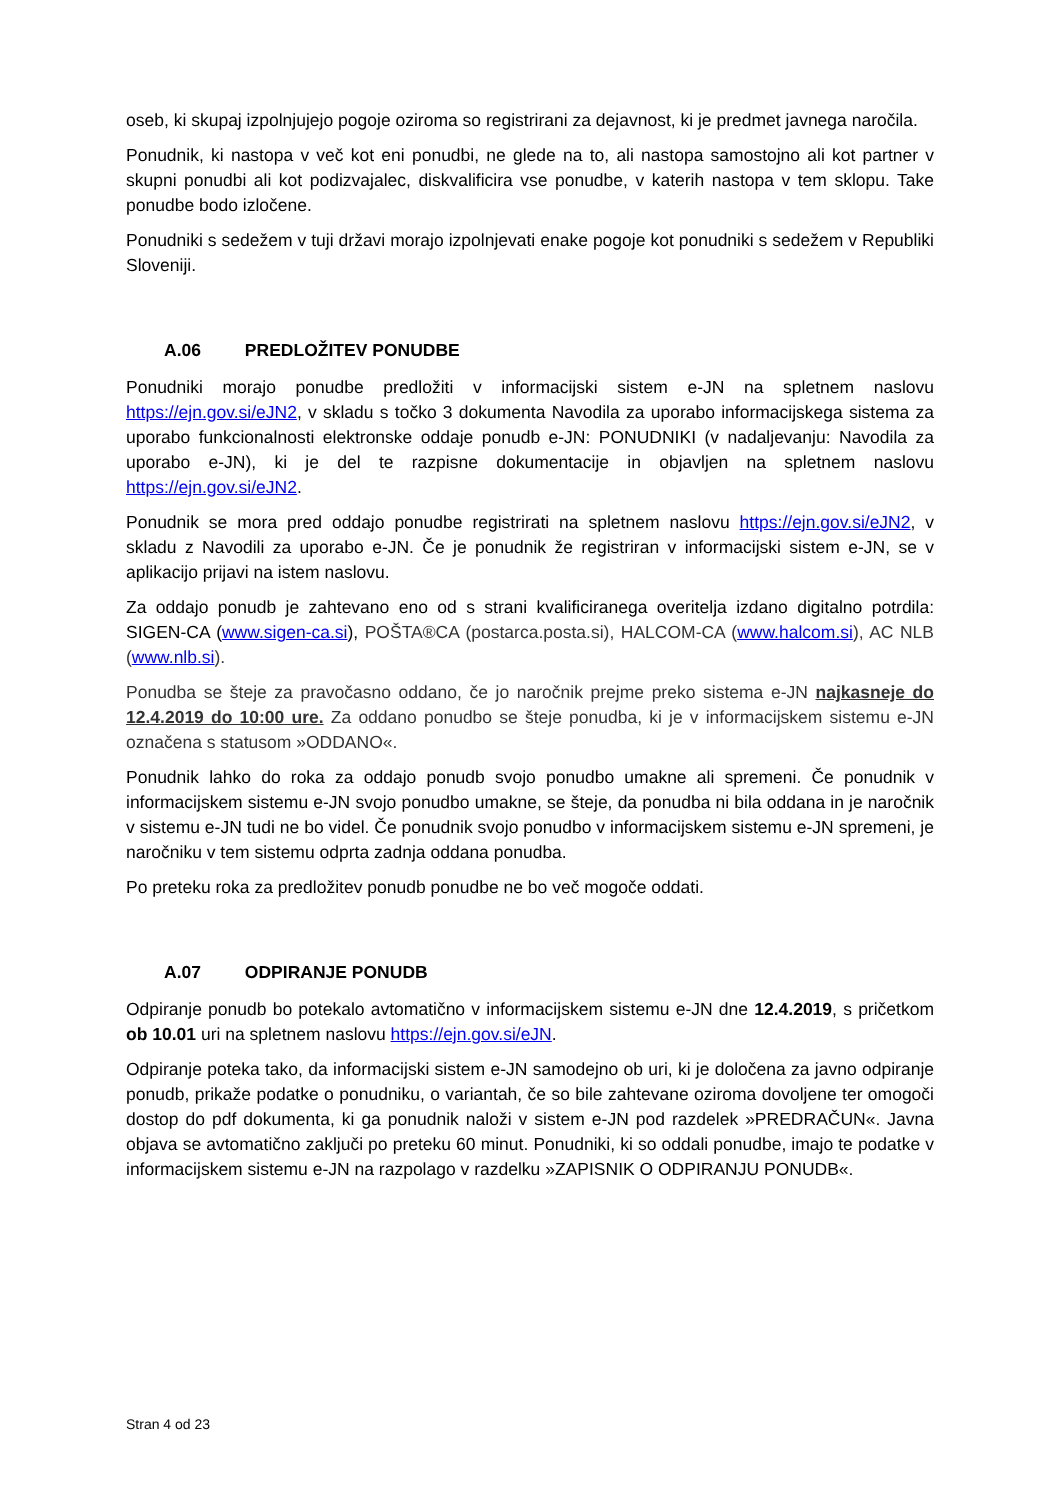oseb, ki skupaj izpolnjujejo pogoje oziroma so registrirani za dejavnost, ki je predmet javnega naročila.
Ponudnik, ki nastopa v več kot eni ponudbi, ne glede na to, ali nastopa samostojno ali kot partner v skupni ponudbi ali kot podizvajalec, diskvalificira vse ponudbe, v katerih nastopa v tem sklopu. Take ponudbe bodo izločene.
Ponudniki s sedežem v tuji državi morajo izpolnjevati enake pogoje kot ponudniki s sedežem v Republiki Sloveniji.
A.06 PREDLOŽITEV PONUDBE
Ponudniki morajo ponudbe predložiti v informacijski sistem e-JN na spletnem naslovu https://ejn.gov.si/eJN2, v skladu s točko 3 dokumenta Navodila za uporabo informacijskega sistema za uporabo funkcionalnosti elektronske oddaje ponudb e-JN: PONUDNIKI (v nadaljevanju: Navodila za uporabo e-JN), ki je del te razpisne dokumentacije in objavljen na spletnem naslovu https://ejn.gov.si/eJN2.
Ponudnik se mora pred oddajo ponudbe registrirati na spletnem naslovu https://ejn.gov.si/eJN2, v skladu z Navodili za uporabo e-JN. Če je ponudnik že registriran v informacijski sistem e-JN, se v aplikacijo prijavi na istem naslovu.
Za oddajo ponudb je zahtevano eno od s strani kvalificiranega overitelja izdano digitalno potrdila: SIGEN-CA (www.sigen-ca.si), POŠTA®CA (postarca.posta.si), HALCOM-CA (www.halcom.si), AC NLB (www.nlb.si).
Ponudba se šteje za pravočasno oddano, če jo naročnik prejme preko sistema e-JN najkasneje do 12.4.2019 do 10:00 ure. Za oddano ponudbo se šteje ponudba, ki je v informacijskem sistemu e-JN označena s statusom »ODDANO«.
Ponudnik lahko do roka za oddajo ponudb svojo ponudbo umakne ali spremeni. Če ponudnik v informacijskem sistemu e-JN svojo ponudbo umakne, se šteje, da ponudba ni bila oddana in je naročnik v sistemu e-JN tudi ne bo videl. Če ponudnik svojo ponudbo v informacijskem sistemu e-JN spremeni, je naročniku v tem sistemu odprta zadnja oddana ponudba.
Po preteku roka za predložitev ponudb ponudbe ne bo več mogoče oddati.
A.07 ODPIRANJE PONUDB
Odpiranje ponudb bo potekalo avtomatično v informacijskem sistemu e-JN dne 12.4.2019, s pričetkom ob 10.01 uri na spletnem naslovu https://ejn.gov.si/eJN.
Odpiranje poteka tako, da informacijski sistem e-JN samodejno ob uri, ki je določena za javno odpiranje ponudb, prikaže podatke o ponudniku, o variantah, če so bile zahtevane oziroma dovoljene ter omogoči dostop do pdf dokumenta, ki ga ponudnik naloži v sistem e-JN pod razdelek »PREDRAČUN«. Javna objava se avtomatično zaključi po preteku 60 minut. Ponudniki, ki so oddali ponudbe, imajo te podatke v informacijskem sistemu e-JN na razpolago v razdelku »ZAPISNIK O ODPIRANJU PONUDB«.
Stran 4 od 23